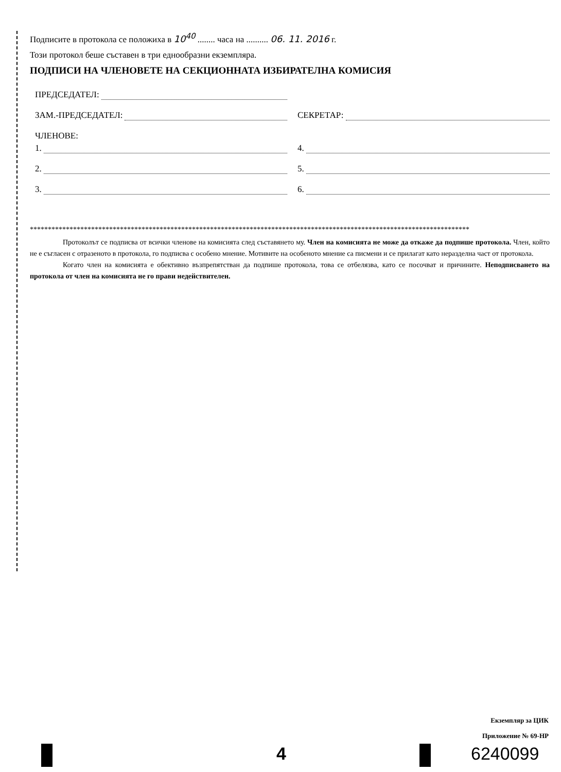Подписите в протокола се положиха в 10<sup>40</sup> ........ часа на .......... 06. 11. 2016 г.
Този протокол беше съставен в три еднообразни екземпляра.
ПОДПИСИ НА ЧЛЕНОВЕТЕ НА СЕКЦИОННАТА ИЗБИРАТЕЛНА КОМИСИЯ
ПРЕДСЕДАТЕЛ:
ЗАМ.-ПРЕДСЕДАТЕЛ: СЕКРЕТАР:
ЧЛЕНОВЕ:
1. 4.
2. 5.
3. 6.
**************************************************************************************************************************
Протоколът се подписва от всички членове на комисията след съставянето му. Член на комисията не може да откаже да подпише протокола. Член, който не е съгласен с отразеното в протокола, го подписва с особено мнение. Мотивите на особеното мнение са писмени и се прилагат като неразделна част от протокола.
Когато член на комисията е обективно възпрепятстван да подпише протокола, това се отбелязва, като се посочват и причините. Неподписването на протокола от член на комисията не го прави недействителен.
Екземпляр за ЦИК
Приложение № 69-НР
4 6240099